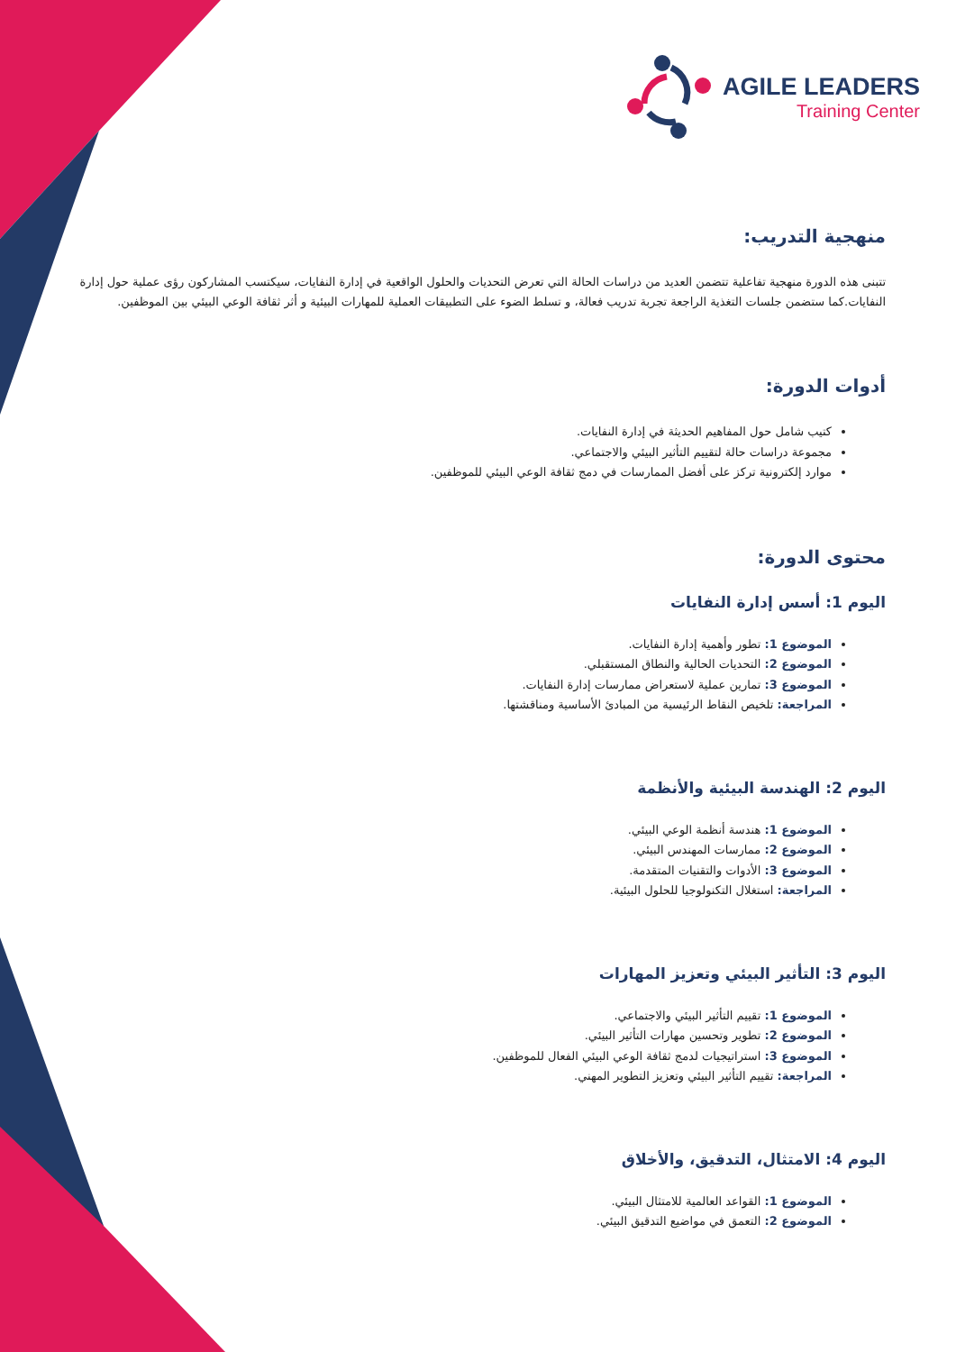AGILE LEADERS
Training Center
منهجية التدريب:
تتبنى هذه الدورة منهجية تفاعلية تتضمن العديد من دراسات الحالة التي تعرض التحديات والحلول الواقعية في إدارة النفايات، سيكتسب المشاركون رؤى عملية حول إدارة النفايات.كما ستضمن جلسات التغذية الراجعة تجربة تدريب فعالة، و تسلط الضوء على التطبيقات العملية للمهارات البيئية و أثر ثقافة الوعي البيئي بين الموظفين.
أدوات الدورة:
كتيب شامل حول المفاهيم الحديثة في إدارة النفايات.
مجموعة دراسات حالة لتقييم التأثير البيئي والاجتماعي.
موارد إلكترونية تركز على أفضل الممارسات في دمج ثقافة الوعي البيئي للموظفين.
محتوى الدورة:
اليوم 1: أسس إدارة النفايات
الموضوع 1: تطور وأهمية إدارة النفايات.
الموضوع 2: التحديات الحالية والنطاق المستقبلي.
الموضوع 3: تمارين عملية لاستعراض ممارسات إدارة النفايات.
المراجعة: تلخيص النقاط الرئيسية من المبادئ الأساسية ومناقشتها.
اليوم 2: الهندسة البيئية والأنظمة
الموضوع 1: هندسة أنظمة الوعي البيئي.
الموضوع 2: ممارسات المهندس البيئي.
الموضوع 3: الأدوات والتقنيات المتقدمة.
المراجعة: استغلال التكنولوجيا للحلول البيئية.
اليوم 3: التأثير البيئي وتعزيز المهارات
الموضوع 1: تقييم التأثير البيئي والاجتماعي.
الموضوع 2: تطوير وتحسين مهارات التأثير البيئي.
الموضوع 3: استراتيجيات لدمج ثقافة الوعي البيئي الفعال للموظفين.
المراجعة: تقييم التأثير البيئي وتعزيز التطوير المهني.
اليوم 4: الامتثال، التدقيق، والأخلاق
الموضوع 1: القواعد العالمية للامتثال البيئي.
الموضوع 2: التعمق في مواضيع التدقيق البيئي.